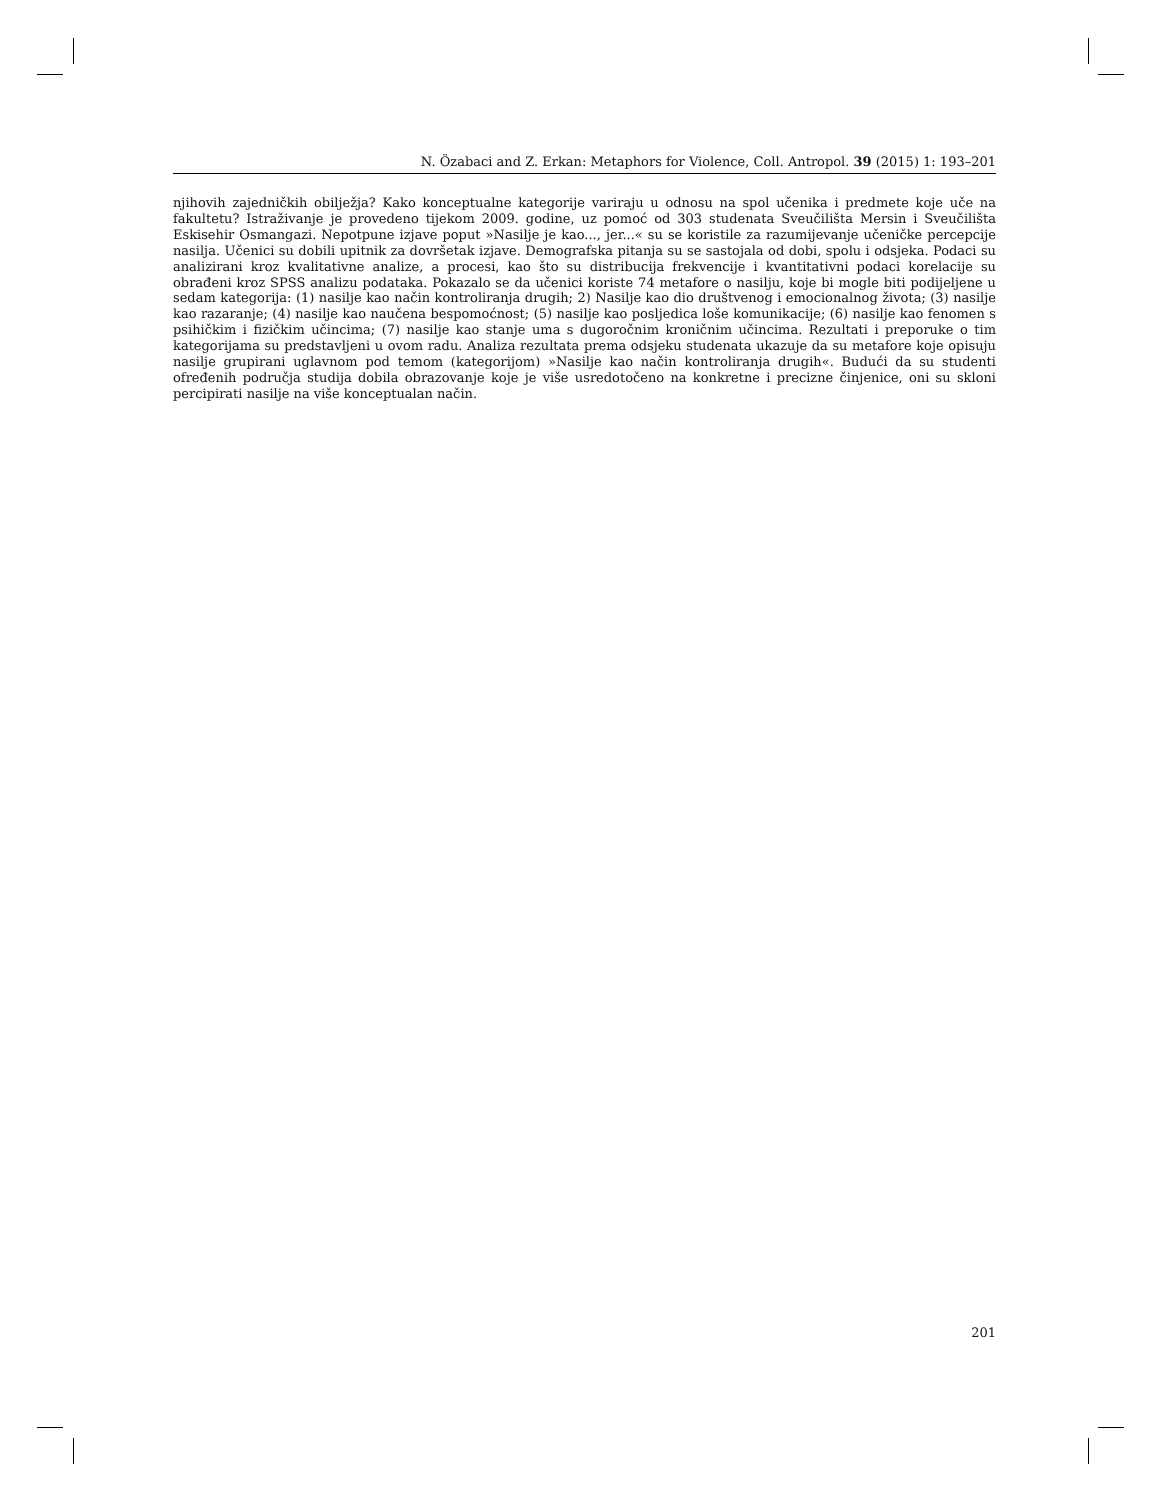N. Özabaci and Z. Erkan: Metaphors for Violence, Coll. Antropol. 39 (2015) 1: 193–201
njihovih zajedničkih obilježja? Kako konceptualne kategorije variraju u odnosu na spol učenika i predmete koje uče na fakultetu? Istraživanje je provedeno tijekom 2009. godine, uz pomoć od 303 studenata Sveučilišta Mersin i Sveučilišta Eskisehir Osmangazi. Nepotpune izjave poput »Nasilje je kao..., jer...« su se koristile za razumijevanje učeničke percepcije nasilja. Učenici su dobili upitnik za dovršetak izjave. Demografska pitanja su se sastojala od dobi, spolu i odsjeka. Podaci su analizirani kroz kvalitativne analize, a procesi, kao što su distribucija frekvencije i kvantitativni podaci korelacije su obrađeni kroz SPSS analizu podataka. Pokazalo se da učenici koriste 74 metafore o nasilju, koje bi mogle biti podijeljene u sedam kategorija: (1) nasilje kao način kontroliranja drugih; 2) Nasilje kao dio društvenog i emocionalnog života; (3) nasilje kao razaranje; (4) nasilje kao naučena bespomoćnost; (5) nasilje kao posljedica loše komunikacije; (6) nasilje kao fenomen s psihičkim i fizičkim učincima; (7) nasilje kao stanje uma s dugoročnim kroničnim učincima. Rezultati i preporuke o tim kategorijama su predstavljeni u ovom radu. Analiza rezultata prema odsjeku studenata ukazuje da su metafore koje opisuju nasilje grupirani uglavnom pod temom (kategorijom) »Nasilje kao način kontroliranja drugih«. Budući da su studenti ofređenih područja studija dobila obrazovanje koje je više usredotočeno na konkretne i precizne činjenice, oni su skloni percipirati nasilje na više konceptualan način.
201